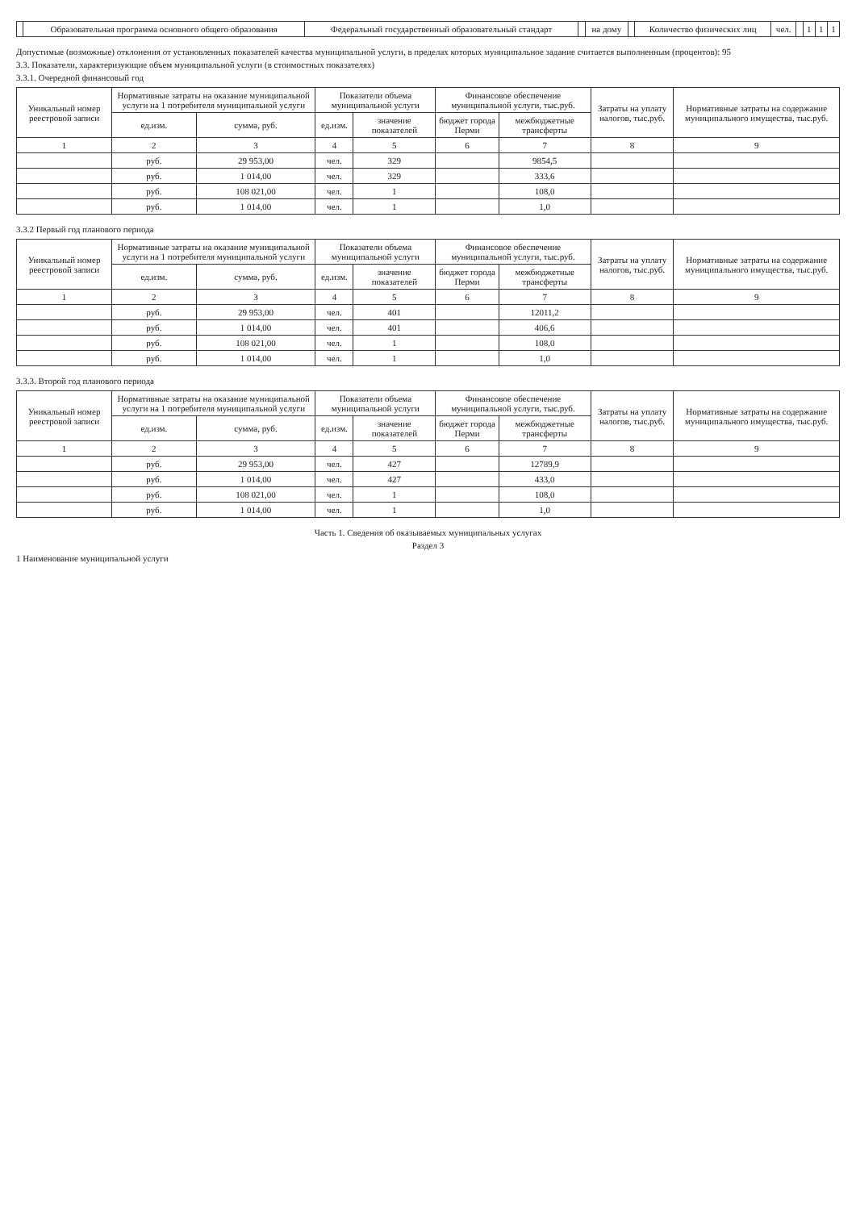| | Образовательная программа основного общего образования | Федеральный государственный образовательный стандарт | | на дому | | Количество физических лиц | чел. | | 1 | 1 | 1 |
Допустимые (возможные) отклонения от установленных показателей качества муниципальной услуги, в пределах которых муниципальное задание считается выполненным (процентов): 95
3.3. Показатели, характеризующие объем муниципальной услуги (в стоимостных показателях)
3.3.1. Очередной финансовый год
| Уникальный номер реестровой записи | Нормативные затраты на оказание муниципальной услуги на 1 потребителя муниципальной услуги | | Показатели объема муниципальной услуги | | Финансовое обеспечение муниципальной услуги, тыс.руб. | | Затраты на уплату налогов, тыс.руб. | Нормативные затраты на содержание муниципального имущества, тыс.руб. |
| --- | --- | --- | --- | --- | --- | --- | --- | --- |
| | ед.изм. | сумма, руб. | ед.изм. | значение показателей | бюджет города Перми | межбюджетные трансферты | | |
| 1 | 2 | 3 | 4 | 5 | 6 | 7 | 8 | 9 |
| | руб. | 29 953,00 | чел. | 329 | | 9854,5 | | |
| | руб. | 1 014,00 | чел. | 329 | | 333,6 | | |
| | руб. | 108 021,00 | чел. | 1 | | 108,0 | | |
| | руб. | 1 014,00 | чел. | 1 | | 1,0 | | |
3.3.2 Первый год планового периода
| Уникальный номер реестровой записи | Нормативные затраты на оказание муниципальной услуги на 1 потребителя муниципальной услуги | | Показатели объема муниципальной услуги | | Финансовое обеспечение муниципальной услуги, тыс.руб. | | Затраты на уплату налогов, тыс.руб. | Нормативные затраты на содержание муниципального имущества, тыс.руб. |
| --- | --- | --- | --- | --- | --- | --- | --- | --- |
| | ед.изм. | сумма, руб. | ед.изм. | значение показателей | бюджет города Перми | межбюджетные трансферты | | |
| 1 | 2 | 3 | 4 | 5 | 6 | 7 | 8 | 9 |
| | руб. | 29 953,00 | чел. | 401 | | 12011,2 | | |
| | руб. | 1 014,00 | чел. | 401 | | 406,6 | | |
| | руб. | 108 021,00 | чел. | 1 | | 108,0 | | |
| | руб. | 1 014,00 | чел. | 1 | | 1,0 | | |
3.3.3. Второй год планового периода
| Уникальный номер реестровой записи | Нормативные затраты на оказание муниципальной услуги на 1 потребителя муниципальной услуги | | Показатели объема муниципальной услуги | | Финансовое обеспечение муниципальной услуги, тыс.руб. | | Затраты на уплату налогов, тыс.руб. | Нормативные затраты на содержание муниципального имущества, тыс.руб. |
| --- | --- | --- | --- | --- | --- | --- | --- | --- |
| | ед.изм. | сумма, руб. | ед.изм. | значение показателей | бюджет города Перми | межбюджетные трансферты | | |
| 1 | 2 | 3 | 4 | 5 | 6 | 7 | 8 | 9 |
| | руб. | 29 953,00 | чел. | 427 | | 12789,9 | | |
| | руб. | 1 014,00 | чел. | 427 | | 433,0 | | |
| | руб. | 108 021,00 | чел. | 1 | | 108,0 | | |
| | руб. | 1 014,00 | чел. | 1 | | 1,0 | | |
Часть 1. Сведения об оказываемых муниципальных услугах
Раздел 3
1 Наименование муниципальной услуги